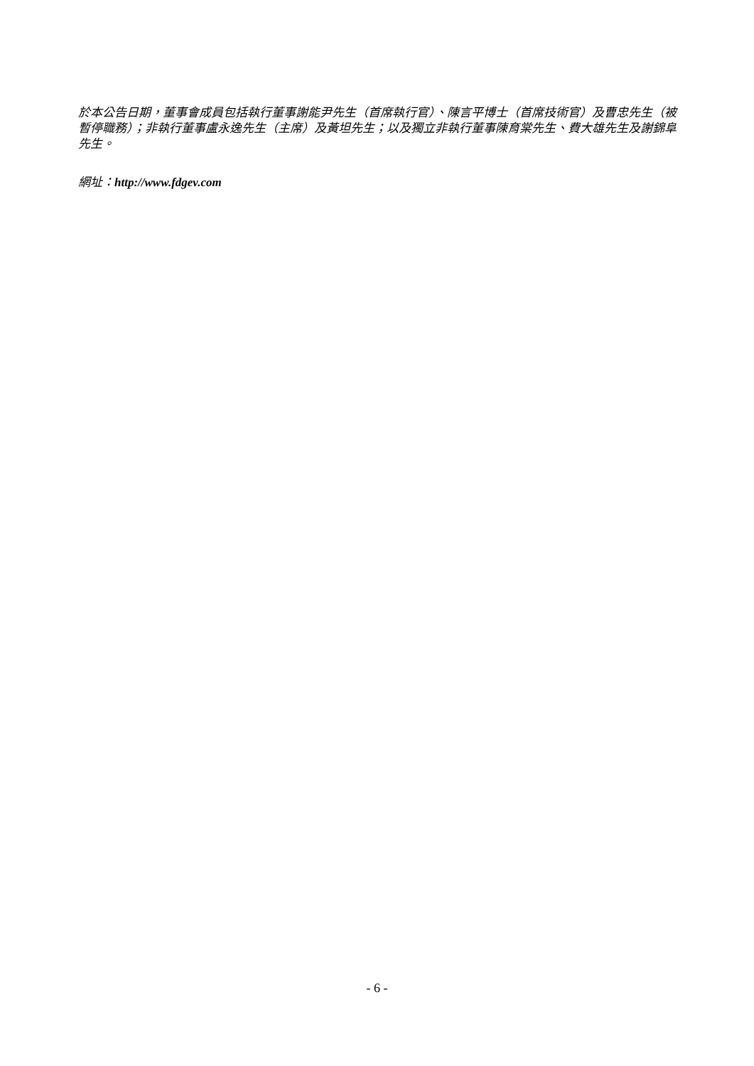於本公告日期，董事會成員包括執行董事謝能尹先生（首席執行官）、陳言平博士（首席技術官）及曹忠先生（被暫停職務）；非執行董事盧永逸先生（主席）及黃坦先生；以及獨立非執行董事陳育棠先生、費大雄先生及謝錦阜先生。
網址：http://www.fdgev.com
- 6 -